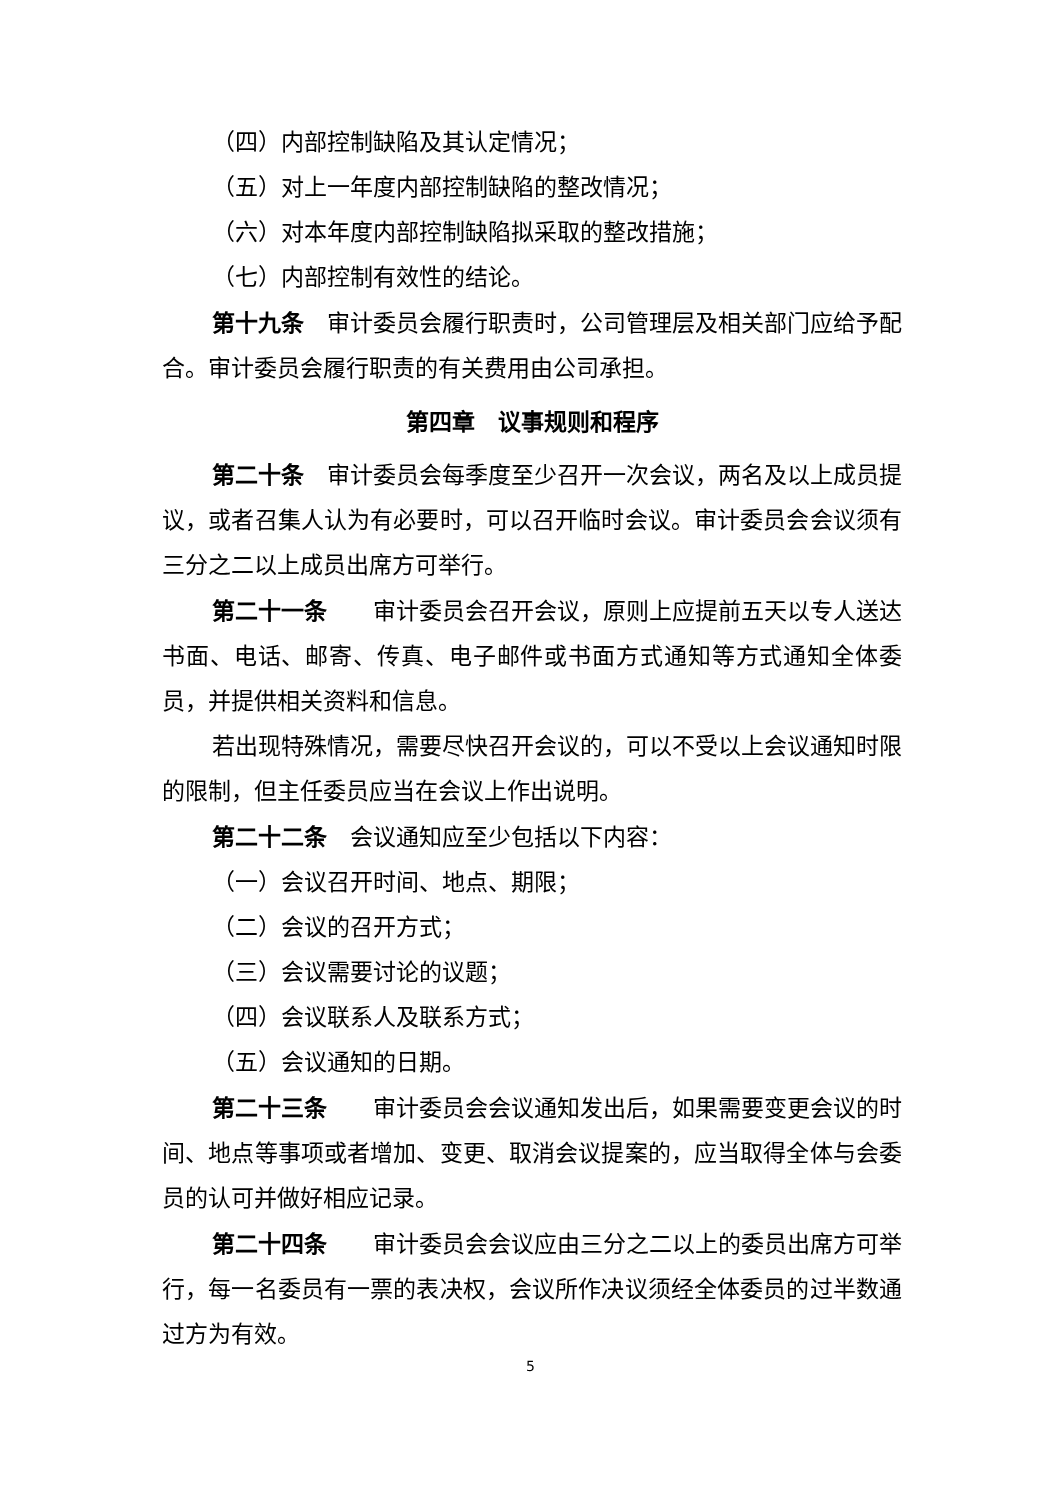（四）内部控制缺陷及其认定情况；
（五）对上一年度内部控制缺陷的整改情况；
（六）对本年度内部控制缺陷拟采取的整改措施；
（七）内部控制有效性的结论。
第十九条　审计委员会履行职责时，公司管理层及相关部门应给予配合。审计委员会履行职责的有关费用由公司承担。
第四章　议事规则和程序
第二十条　审计委员会每季度至少召开一次会议，两名及以上成员提议，或者召集人认为有必要时，可以召开临时会议。审计委员会会议须有三分之二以上成员出席方可举行。
第二十一条　　审计委员会召开会议，原则上应提前五天以专人送达书面、电话、邮寄、传真、电子邮件或书面方式通知等方式通知全体委员，并提供相关资料和信息。
若出现特殊情况，需要尽快召开会议的，可以不受以上会议通知时限的限制，但主任委员应当在会议上作出说明。
第二十二条　会议通知应至少包括以下内容：
（一）会议召开时间、地点、期限；
（二）会议的召开方式；
（三）会议需要讨论的议题；
（四）会议联系人及联系方式；
（五）会议通知的日期。
第二十三条　　审计委员会会议通知发出后，如果需要变更会议的时间、地点等事项或者增加、变更、取消会议提案的，应当取得全体与会委员的认可并做好相应记录。
第二十四条　　审计委员会会议应由三分之二以上的委员出席方可举行，每一名委员有一票的表决权，会议所作决议须经全体委员的过半数通过方为有效。
5